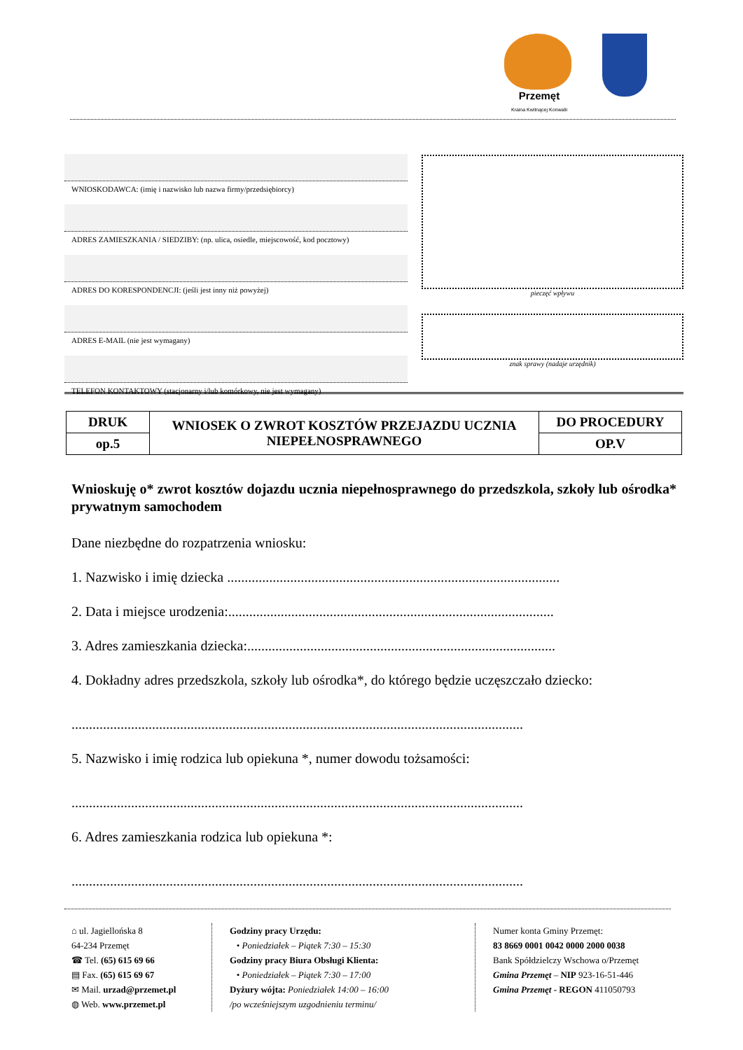Przemęt
Kraina Kwitnącej Konwalii
WNIOSKODAWCA: (imię i nazwisko lub nazwa firmy/przedsiębiorcy)
ADRES ZAMIESZKANIA / SIEDZIBY: (np. ulica, osiedle, miejscowość, kod pocztowy)
ADRES DO KORESPONDENCJI: (jeśli jest inny niż powyżej)
ADRES E-MAIL (nie jest wymagany)
TELEFON KONTAKTOWY (stacjonarny i/lub komórkowy, nie jest wymagany)
pieczęć wpływu
znak sprawy (nadaje urzędnik)
| DRUK | WNIOSEK O ZWROT KOSZTÓW PRZEJAZDU UCZNIA NIEPEŁNOSPRAWNEGO | DO PROCEDURY |
| op.5 | | OP.V |
Wnioskuję o* zwrot kosztów dojazdu ucznia niepełnosprawnego do przedszkola, szkoły lub ośrodka* prywatnym samochodem
Dane niezbędne do rozpatrzenia wniosku:
1. Nazwisko i imię dziecka ...............................................................................................
2. Data i miejsce urodzenia:.............................................................................................
3. Adres zamieszkania dziecka:........................................................................................
4. Dokładny adres przedszkola, szkoły lub ośrodka*, do którego będzie uczęszczało dziecko:
.................................................................................................................................
5. Nazwisko i imię rodzica lub opiekuna *, numer dowodu tożsamości:
.................................................................................................................................
6. Adres zamieszkania rodzica lub opiekuna *:
.................................................................................................................................
⌂ ul. Jagiellońska 8
64-234 Przemęt
☎ Tel. (65) 615 69 66
▤ Fax. (65) 615 69 67
✉ Mail. urzad@przemet.pl
◍ Web. www.przemet.pl
Godziny pracy Urzędu:
• Poniedziałek – Piątek 7:30 – 15:30
Godziny pracy Biura Obsługi Klienta:
• Poniedziałek – Piątek 7:30 – 17:00
Dyżury wójta: Poniedziałek 14:00 – 16:00
/po wcześniejszym uzgodnieniu terminu/
Numer konta Gminy Przemęt:
83 8669 0001 0042 0000 2000 0038
Bank Spółdzielczy Wschowa o/Przemęt
Gmina Przemęt – NIP 923-16-51-446
Gmina Przemęt - REGON 411050793